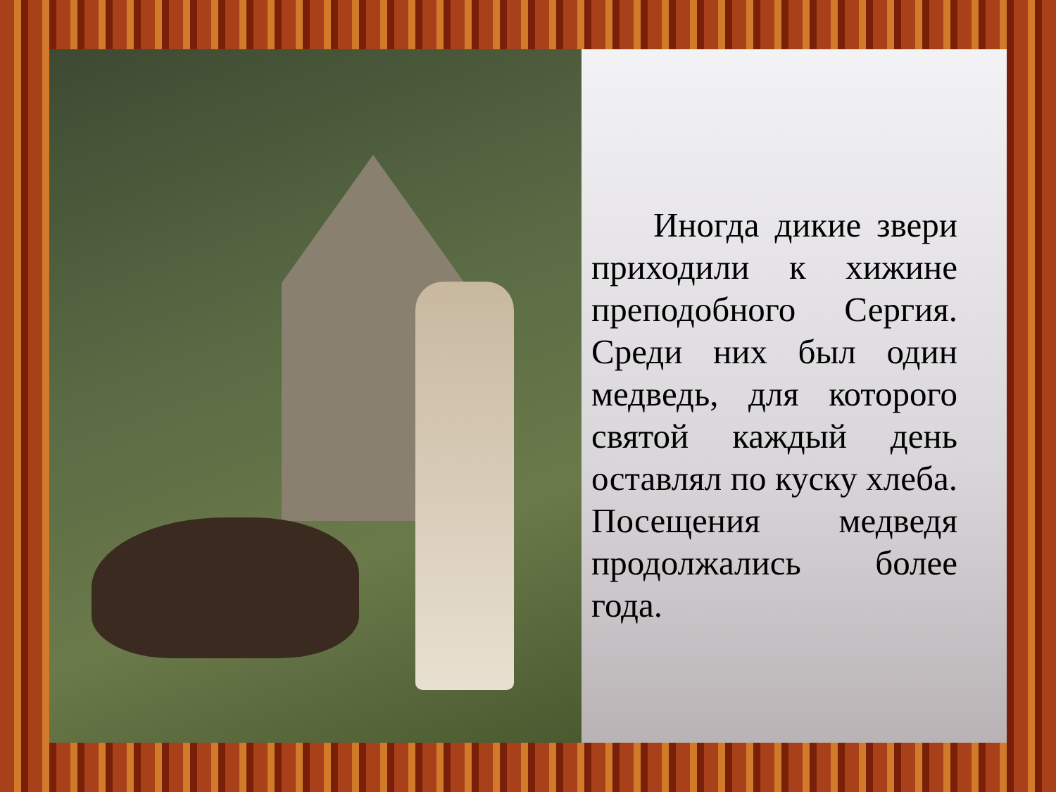Иногда дикие звери приходили к хижине преподобного Сергия. Среди них был один медведь, для которого святой каждый день оставлял по куску хлеба. Посещения медведя продолжались более года.